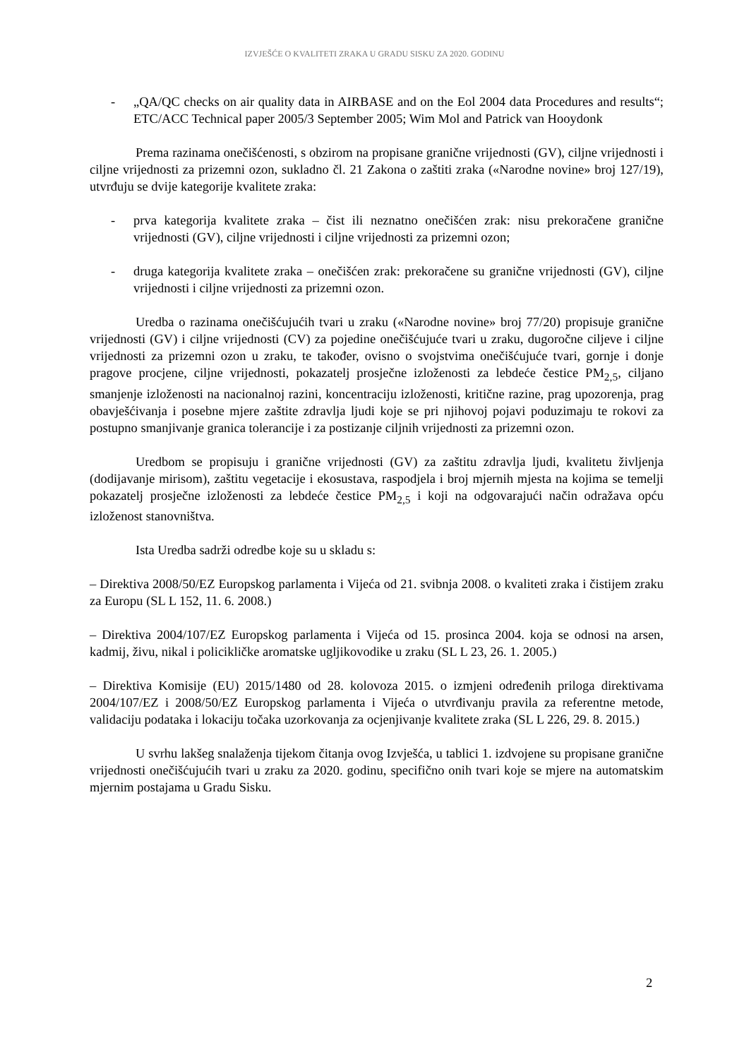IZVJEŠĆE O KVALITETI ZRAKA U GRADU SISKU ZA 2020. GODINU
- „QA/QC checks on air quality data in AIRBASE and on the Eol 2004 data Procedures and results“; ETC/ACC Technical paper 2005/3 September 2005; Wim Mol and Patrick van Hooydonk
Prema razinama onečišćenosti, s obzirom na propisane granične vrijednosti (GV), ciljne vrijednosti i ciljne vrijednosti za prizemni ozon, sukladno čl. 21 Zakona o zaštiti zraka («Narodne novine» broj 127/19), utvrđuju se dvije kategorije kvalitete zraka:
- prva kategorija kvalitete zraka – čist ili neznatno onečišćen zrak: nisu prekoračene granične vrijednosti (GV), ciljne vrijednosti i ciljne vrijednosti za prizemni ozon;
- druga kategorija kvalitete zraka – onečišćen zrak: prekoračene su granične vrijednosti (GV), ciljne vrijednosti i ciljne vrijednosti za prizemni ozon.
Uredba o razinama onečišćujućih tvari u zraku («Narodne novine» broj 77/20) propisuje granične vrijednosti (GV) i ciljne vrijednosti (CV) za pojedine onečišćujuće tvari u zraku, dugoročne ciljeve i ciljne vrijednosti za prizemni ozon u zraku, te također, ovisno o svojstvima onečišćujuće tvari, gornje i donje pragove procjene, ciljne vrijednosti, pokazatelj prosječne izloženosti za lebdeće čestice PM<sub>2,5</sub>, ciljano smanjenje izloženosti na nacionalnoj razini, koncentraciju izloženosti, kritične razine, prag upozorenja, prag obavješćivanja i posebne mjere zaštite zdravlja ljudi koje se pri njihovoj pojavi poduzimaju te rokovi za postupno smanjivanje granica tolerancije i za postizanje ciljnih vrijednosti za prizemni ozon.
Uredbom se propisuju i granične vrijednosti (GV) za zaštitu zdravlja ljudi, kvalitetu življenja (dodijavanje mirisom), zaštitu vegetacije i ekosustava, raspodjela i broj mjernih mjesta na kojima se temelji pokazatelj prosječne izloženosti za lebdeće čestice PM<sub>2,5</sub> i koji na odgovarajući način odražava opću izloženost stanovništva.
Ista Uredba sadrži odredbe koje su u skladu s:
– Direktiva 2008/50/EZ Europskog parlamenta i Vijeća od 21. svibnja 2008. o kvaliteti zraka i čistijem zraku za Europu (SL L 152, 11. 6. 2008.)
– Direktiva 2004/107/EZ Europskog parlamenta i Vijeća od 15. prosinca 2004. koja se odnosi na arsen, kadmij, živu, nikal i policikličke aromatske ugljikovodike u zraku (SL L 23, 26. 1. 2005.)
– Direktiva Komisije (EU) 2015/1480 od 28. kolovoza 2015. o izmjeni određenih priloga direktivama 2004/107/EZ i 2008/50/EZ Europskog parlamenta i Vijeća o utvrđivanju pravila za referentne metode, validaciju podataka i lokaciju točaka uzorkovanja za ocjenjivanje kvalitete zraka (SL L 226, 29. 8. 2015.)
U svrhu lakšeg snalaženja tijekom čitanja ovog Izvješća, u tablici 1. izdvojene su propisane granične vrijednosti onečišćujućih tvari u zraku za 2020. godinu, specifično onih tvari koje se mjere na automatskim mjernim postajama u Gradu Sisku.
2